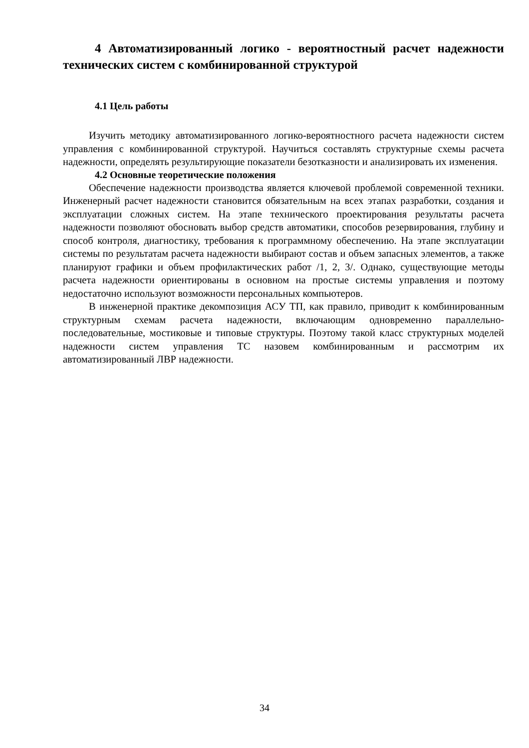4 Автоматизированный логико - вероятностный расчет надежности технических систем с комбинированной структурой
4.1 Цель работы
Изучить методику автоматизированного логико-вероятностного расчета надежности систем управления с комбинированной структурой. Научиться составлять структурные схемы расчета надежности, определять результирующие показатели безотказности и анализировать их изменения.
4.2 Основные теоретические положения
Обеспечение надежности производства является ключевой проблемой современной техники. Инженерный расчет надежности становится обязательным на всех этапах разработки, создания и эксплуатации сложных систем. На этапе технического проектирования результаты расчета надежности позволяют обосновать выбор средств автоматики, способов резервирования, глубину и способ контроля, диагностику, требования к программному обеспечению. На этапе эксплуатации системы по результатам расчета надежности выбирают состав и объем запасных элементов, а также планируют графики и объем профилактических работ /1, 2, 3/. Однако, существующие методы расчета надежности ориентированы в основном на простые системы управления и поэтому недостаточно используют возможности персональных компьютеров.
В инженерной практике декомпозиция АСУ ТП, как правило, приводит к комбинированным структурным схемам расчета надежности, включающим одновременно параллельно-последовательные, мостиковые и типовые структуры. Поэтому такой класс структурных моделей надежности систем управления ТС назовем комбинированным и рассмотрим их автоматизированный ЛВР надежности.
34